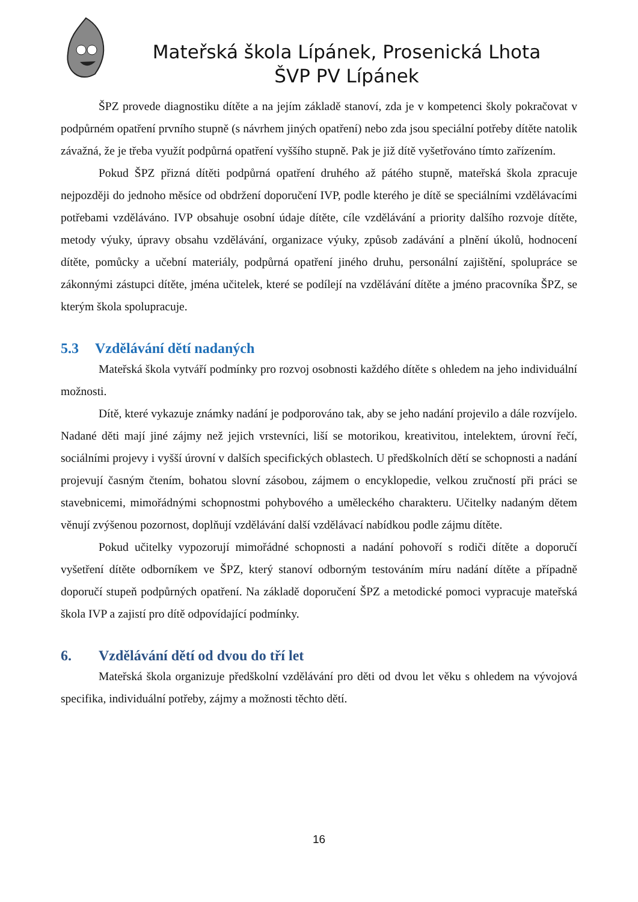Mateřská škola Lípánek, Prosenická Lhota
ŠVP PV Lípánek
ŠPZ provede diagnostiku dítěte a na jejím základě stanoví, zda je v kompetenci školy pokračovat v podpůrném opatření prvního stupně (s návrhem jiných opatření) nebo zda jsou speciální potřeby dítěte natolik závažná, že je třeba využít podpůrná opatření vyššího stupně. Pak je již dítě vyšetřováno tímto zařízením.
Pokud ŠPZ přizná dítěti podpůrná opatření druhého až pátého stupně, mateřská škola zpracuje nejpozději do jednoho měsíce od obdržení doporučení IVP, podle kterého je dítě se speciálními vzdělávacími potřebami vzděláváno. IVP obsahuje osobní údaje dítěte, cíle vzdělávání a priority dalšího rozvoje dítěte, metody výuky, úpravy obsahu vzdělávání, organizace výuky, způsob zadávání a plnění úkolů, hodnocení dítěte, pomůcky a učební materiály, podpůrná opatření jiného druhu, personální zajištění, spolupráce se zákonnými zástupci dítěte, jména učitelek, které se podílejí na vzdělávání dítěte a jméno pracovníka ŠPZ, se kterým škola spolupracuje.
5.3 Vzdělávání dětí nadaných
Mateřská škola vytváří podmínky pro rozvoj osobnosti každého dítěte s ohledem na jeho individuální možnosti.
Dítě, které vykazuje známky nadání je podporováno tak, aby se jeho nadání projevilo a dále rozvíjelo. Nadané děti mají jiné zájmy než jejich vrstevníci, liší se motorikou, kreativitou, intelektem, úrovní řečí, sociálními projevy i vyšší úrovní v dalších specifických oblastech. U předškolních dětí se schopnosti a nadání projevují časným čtením, bohatou slovní zásobou, zájmem o encyklopedie, velkou zručností při práci se stavebnicemi, mimořádnými schopnostmi pohybového a uměleckého charakteru. Učitelky nadaným dětem věnují zvýšenou pozornost, doplňují vzdělávání další vzdělávací nabídkou podle zájmu dítěte.
Pokud učitelky vypozorují mimořádné schopnosti a nadání pohovoří s rodiči dítěte a doporučí vyšetření dítěte odborníkem ve ŠPZ, který stanoví odborným testováním míru nadání dítěte a případně doporučí stupeň podpůrných opatření. Na základě doporučení ŠPZ a metodické pomoci vypracuje mateřská škola IVP a zajistí pro dítě odpovídající podmínky.
6. Vzdělávání dětí od dvou do tří let
Mateřská škola organizuje předškolní vzdělávání pro děti od dvou let věku s ohledem na vývojová specifika, individuální potřeby, zájmy a možnosti těchto dětí.
16